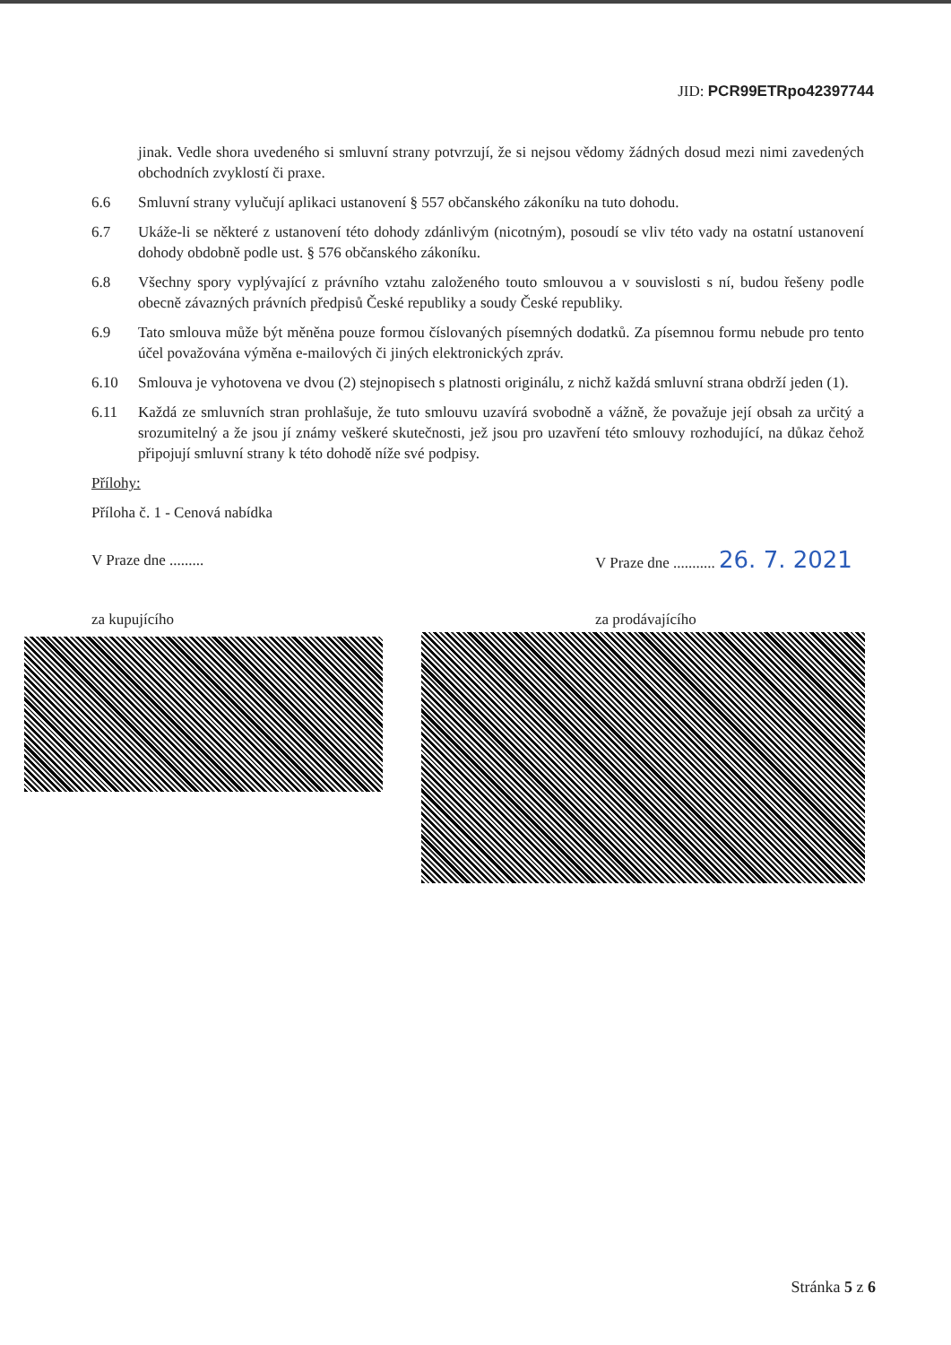JID: PCR99ETRpo42397744
jinak. Vedle shora uvedeného si smluvní strany potvrzují, že si nejsou vědomy žádných dosud mezi nimi zavedených obchodních zvyklostí či praxe.
6.6 Smluvní strany vylučují aplikaci ustanovení § 557 občanského zákoníku na tuto dohodu.
6.7 Ukáže-li se některé z ustanovení této dohody zdánlivým (nicotným), posoudí se vliv této vady na ostatní ustanovení dohody obdobně podle ust. § 576 občanského zákoníku.
6.8 Všechny spory vyplývající z právního vztahu založeného touto smlouvou a v souvislosti s ní, budou řešeny podle obecně závazných právních předpisů České republiky a soudy České republiky.
6.9 Tato smlouva může být měněna pouze formou číslovaných písemných dodatků. Za písemnou formu nebude pro tento účel považována výměna e-mailových či jiných elektronických zpráv.
6.10 Smlouva je vyhotovena ve dvou (2) stejnopisech s platnosti originálu, z nichž každá smluvní strana obdrží jeden (1).
6.11 Každá ze smluvních stran prohlašuje, že tuto smlouvu uzavírá svobodně a vážně, že považuje její obsah za určitý a srozumitelný a že jsou jí známy veškeré skutečnosti, jež jsou pro uzavření této smlouvy rozhodující, na důkaz čehož připojují smluvní strany k této dohodě níže své podpisy.
Přílohy:
Příloha č. 1 - Cenová nabídka
V Praze dne ......... V Praze dne ........... 26. 7. 2021
za kupujícího za prodávajícího
Stránka 5 z 6